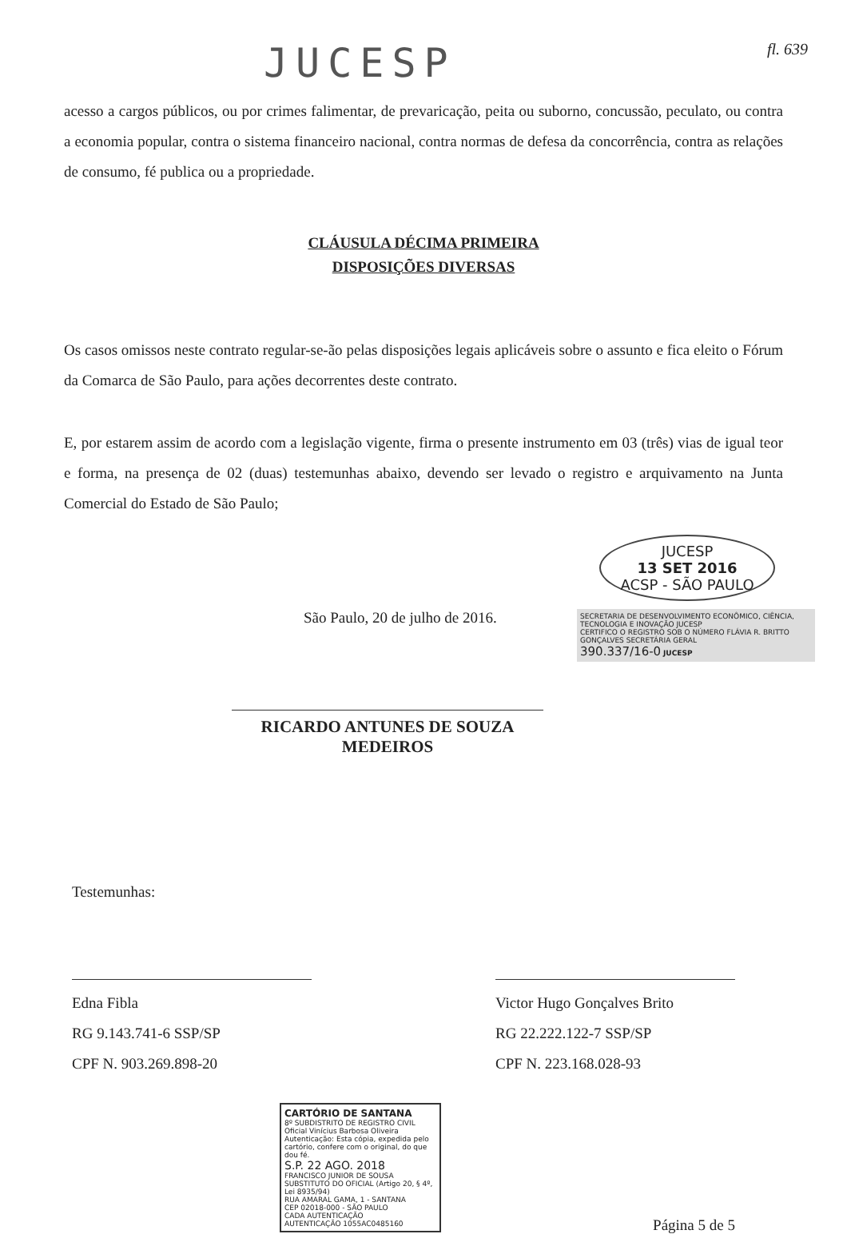JUCESP
fl. 639
acesso a cargos públicos, ou por crimes falimentar, de prevaricação, peita ou suborno, concussão, peculato, ou contra a economia popular, contra o sistema financeiro nacional, contra normas de defesa da concorrência, contra as relações de consumo, fé publica ou a propriedade.
CLÁUSULA DÉCIMA PRIMEIRA
DISPOSIÇÕES DIVERSAS
Os casos omissos neste contrato regular-se-ão pelas disposições legais aplicáveis sobre o assunto e fica eleito o Fórum da Comarca de São Paulo, para ações decorrentes deste contrato.
E, por estarem assim de acordo com a legislação vigente, firma o presente instrumento em 03 (três) vias de igual teor e forma, na presença de 02 (duas) testemunhas abaixo, devendo ser levado o registro e arquivamento na Junta Comercial do Estado de São Paulo;
JUCESP
13 SET 2016
ACSP - SÃO PAULO
São Paulo, 20 de julho de 2016.
SECRETARIA DE DESENVOLVIMENTO ECONÔMICO, CIÊNCIA, TECNOLOGIA E INOVAÇÃO JUCESP
CERTIFICO O REGISTRO SOB O NÚMERO FLÁVIA R. BRITTO GONÇALVES SECRETÁRIA GERAL
390.337/16-0 JUCESP
RICARDO ANTUNES DE SOUZA MEDEIROS
Testemunhas:
Edna Fibla
RG 9.143.741-6 SSP/SP
CPF N. 903.269.898-20
Victor Hugo Gonçalves Brito
RG 22.222.122-7 SSP/SP
CPF N. 223.168.028-93
CARTÓRIO DE SANTANA
8º SUBDISTRITO DE REGISTRO CIVIL
Oficial Vinícius Barbosa Oliveira
Autenticação: Esta cópia, expedida pelo cartório, confere com o original, do que dou fé.
S.P. 22 AGO. 2018
FRANCISCO JUNIOR DE SOUSA SUBSTITUTO DO OFICIAL (Artigo 20, § 4º, Lei 8935/94)
RUA AMARAL GAMA, 1 - SANTANA
CEP 02018-000 - SÃO PAULO
CADA AUTENTICAÇÃO
AUTENTICAÇÃO 1055AC0485160
Página 5 de 5